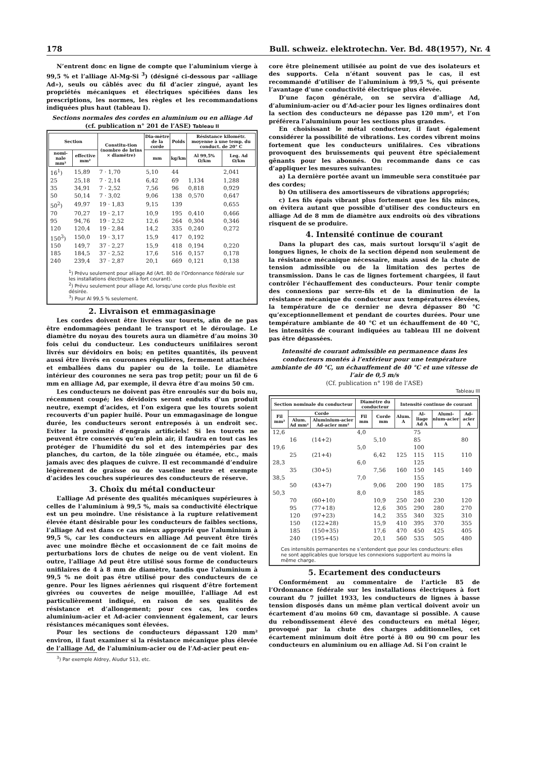178 Bull. schweiz. elektrotechn. Ver. Bd. 48(1957), Nr. 4
N’entrent donc en ligne de compte que l’aluminium vierge à 99,5 % et l’alliage Al-Mg-Si <sup>3</sup>) (désigné ci-dessous par «alliage Ad»), seuls ou câblés avec du fil d’acier zingué, ayant les propriétés mécaniques et électriques spécifiées dans les prescriptions, les normes, les règles et les recommandations indiquées plus haut (tableau I).
Sections normales des cordes en aluminium ou en alliage Ad
(cf. publication n° 201 de l’ASE) Tableau II
| Section | | Constitu-tion (nombre de brins × diamètre) | Dia-mètre de la corde | Poids | Résistance kilométr. moyenne à une temp. du conduct. de 20° C | |
| --- | --- | --- | --- | --- | --- | --- |
| nomi-nale mm² | effective mm² | | mm | kg/km | Al 99,5% Ω/km | Leg. Ad Ω/km |
| 16<sup>1</sup>) | 15,89 | 7 · 1,70 | 5,10 | 44 | | 2,041 |
| 25 | 25,18 | 7 · 2,14 | 6,42 | 69 | 1,134 | 1,288 |
| 35 | 34,91 | 7 · 2,52 | 7,56 | 96 | 0,818 | 0,929 |
| 50 | 50,14 | 7 · 3,02 | 9,06 | 138 | 0,570 | 0,647 |
| 50<sup>2</sup>) | 49,97 | 19 · 1,83 | 9,15 | 139 | | 0,655 |
| 70 | 70,27 | 19 · 2,17 | 10,9 | 195 | 0,410 | 0,466 |
| 95 | 94,76 | 19 · 2,52 | 12,6 | 264 | 0,304 | 0,346 |
| 120 | 120,4 | 19 · 2,84 | 14,2 | 335 | 0,240 | 0,272 |
| 150<sup>3</sup>) | 150,0 | 19 · 3,17 | 15,9 | 417 | 0,192 | |
| 150 | 149,7 | 37 · 2,27 | 15,9 | 418 | 0,194 | 0,220 |
| 185 | 184,5 | 37 · 2,52 | 17,6 | 516 | 0,157 | 0,178 |
| 240 | 239,4 | 37 · 2,87 | 20,1 | 669 | 0,121 | 0,138 |
<sup>1</sup>) Prévu seulement pour alliage Ad (Art. 80 de l’Ordonnance fédérale sur les installations électriques à fort courant).
<sup>2</sup>) Prévu seulement pour alliage Ad, lorsqu’une corde plus flexible est désirée.
<sup>3</sup>) Pour Al 99,5 % seulement.
2. Livraison et emmagasinage
Les cordes doivent être livrées sur tourets, afin de ne pas être endommagées pendant le transport et le déroulage. Le diamètre du noyau des tourets aura un diamètre d’au moins 30 fois celui du conducteur. Les conducteurs unifilaires seront livrés sur dévidoirs en bois; en petites quantités, ils peuvent aussi être livrés en couronnes régulières, fermement attachées et emballées dans du papier ou de la toile. Le diamètre intérieur des couronnes ne sera pas trop petit; pour un fil de 6 mm en alliage Ad, par exemple, il devra être d’au moins 50 cm.
Les conducteurs ne doivent pas être enroulés sur du bois nu, récemment coupé; les dévidoirs seront enduits d’un produit neutre, exempt d’acides, et l’on exigera que les tourets soient recouverts d’un papier huilé. Pour un emmagasinage de longue durée, les conducteurs seront entreposés à un endroit sec. Eviter la proximité d’engrais artificiels! Si les tourets ne peuvent être conservés qu’en plein air, il faudra en tout cas les protéger de l’humidité du sol et des intempéries par des planches, du carton, de la tôle zinguée ou étamée, etc., mais jamais avec des plaques de cuivre. Il est recommandé d’enduire légèrement de graisse ou de vaseline neutre et exempte d’acides les couches supérieures des conducteurs de réserve.
3. Choix du métal conducteur
L’alliage Ad présente des qualités mécaniques supérieures à celles de l’aluminium à 99,5 %, mais sa conductivité électrique est un peu moindre. Une résistance à la rupture relativement élevée étant désirable pour les conducteurs de faibles sections, l’alliage Ad est dans ce cas mieux approprié que l’aluminium à 99,5 %, car les conducteurs en alliage Ad peuvent être tirés avec une moindre flèche et occasionnent de ce fait moins de perturbations lors de chutes de neige ou de vent violent. En outre, l’alliage Ad peut être utilisé sous forme de conducteurs unifilaires de 4 à 8 mm de diamètre, tandis que l’aluminium à 99,5 % ne doit pas être utilisé pour des conducteurs de ce genre. Pour les lignes aériennes qui risquent d’être fortement givrées ou couvertes de neige mouillée, l’alliage Ad est particulièrement indiqué, en raison de ses qualités de résistance et d’allongement; pour ces cas, les cordes aluminium-acier et Ad-acier conviennent également, car leurs résistances mécaniques sont élevées.
Pour les sections de conducteurs dépassant 120 mm² environ, il faut examiner si la résistance mécanique plus élevée de l’alliage Ad, de l’aluminium-acier ou de l’Ad-acier peut en-
<sup>3</sup>) Par exemple Aldrey, Aludur 513, etc.
core être pleinement utilisée au point de vue des isolateurs et des supports. Cela n’étant souvent pas le cas, il est recommandé d’utiliser de l’aluminium à 99,5 %, qui présente l’avantage d’une conductivité électrique plus élevée.
D’une façon générale, on se servira d’alliage Ad, d’aluminium-acier ou d’Ad-acier pour les lignes ordinaires dont la section des conducteurs ne dépasse pas 120 mm², et l’on préférera l’aluminium pour les sections plus grandes.
En choisissant le métal conducteur, il faut également considérer la possibilité de vibrations. Les cordes vibrent moins fortement que les conducteurs unifilaires. Ces vibrations provoquent des bruissements qui peuvent être spécialement gênants pour les abonnés. On recommande dans ce cas d’appliquer les mesures suivantes:
a) La dernière portée avant un immeuble sera constituée par des cordes;
b) On utilisera des amortisseurs de vibrations appropriés;
c) Les fils épais vibrant plus fortement que les fils minces, on évitera autant que possible d’utiliser des conducteurs en alliage Ad de 8 mm de diamètre aux endroits où des vibrations risquent de se produire.
4. Intensité continue de courant
Dans la plupart des cas, mais surtout lorsqu’il s’agit de longues lignes, le choix de la section dépend non seulement de la résistance mécanique nécessaire, mais aussi de la chute de tension admissible ou de la limitation des pertes de transmission. Dans le cas de lignes fortement chargées, il faut contrôler l’échauffement des conducteurs. Pour tenir compte des connexions par serre-fils et de la diminution de la résistance mécanique du conducteur aux températures élevées, la température de ce dernier ne devra dépasser 80 °C qu’exceptionnellement et pendant de courtes durées. Pour une température ambiante de 40 °C et un échauffement de 40 °C, les intensités de courant indiquées au tableau III ne doivent pas être dépassées.
Intensité de courant admissible en permanence dans les conducteurs montés à l’extérieur pour une température ambiante de 40 °C, un échauffement de 40 °C et une vitesse de l’air de 0,5 m/s
(Cf. publication n° 198 de l’ASE)
Tableau III
| Section nominale du conducteur | | | Diamètre du conducteur | | Intensité continue de courant | | | |
| --- | --- | --- | --- | --- | --- | --- | --- | --- |
| Fil mm² | Corde | | Fil mm | Corde mm | Alum. A | Al-liage Ad A | Alumi-nium-acier A | Ad-acier A |
| | Alum. Ad mm² | Aluminium-acier Ad-acier mm² | | | | | | |
| 12,6 | | | 4,0 | | | 75 | | |
| | 16 | (14+2) | | 5,10 | | 85 | | 80 |
| 19,6 | | | 5,0 | | | 100 | | |
| | 25 | (21+4) | | 6,42 | 125 | 115 | 115 | 110 |
| 28,3 | | | 6,0 | | | 125 | | |
| | 35 | (30+5) | | 7,56 | 160 | 150 | 145 | 140 |
| 38,5 | | | 7,0 | | | 155 | | |
| | 50 | (43+7) | | 9,06 | 200 | 190 | 185 | 175 |
| 50,3 | | | 8,0 | | | 185 | | |
| | 70 | (60+10) | | 10,9 | 250 | 240 | 230 | 120 |
| | 95 | (77+18) | | 12,6 | 305 | 290 | 280 | 270 |
| | 120 | (97+23) | | 14,2 | 355 | 340 | 325 | 310 |
| | 150 | (122+28) | | 15,9 | 410 | 395 | 370 | 355 |
| | 185 | (150+35) | | 17,6 | 470 | 450 | 425 | 405 |
| | 240 | (195+45) | | 20,1 | 560 | 535 | 505 | 480 |
Ces intensités permanentes ne s’entendent que pour les conducteurs: elles ne sont applicables que lorsque les connexions supportent au moins la même charge.
5. Ecartement des conducteurs
Conformément au commentaire de l’article 85 de l’Ordonnance fédérale sur les installations électriques à fort courant du 7 juillet 1933, les conducteurs de lignes à basse tension disposés dans un même plan vertical doivent avoir un écartement d’au moins 60 cm, davantage si possible. A cause du rebondissement élevé des conducteurs en métal léger, provoqué par la chute des charges additionnelles, cet écartement minimum doit être porté à 80 ou 90 cm pour les conducteurs en aluminium ou en alliage Ad. Si l’on craint le